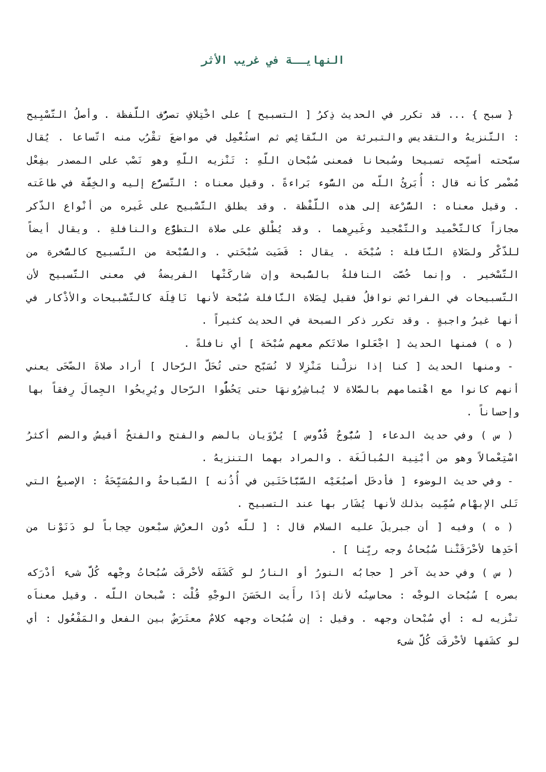النهايــة في غريب الأثر
{ سبح } ... قد تكرر في الحديث ذِكرُ [ التسبيح ] على اخْتِلافِ تصرُّف اللَّفظة . وأصلُ التَّسْبِيح : التَّنزيهُ والتقديس والتبرئة من النَّقائِص ثم استُعْمِل في مواضعَ تقْرُب منه اتّساعا . يُقال سبَّحته أسبِّحه تسبيحا وسُبحانا فمعنى سُبْحان اللّهِ : تَنْزيه اللّهِ وهو نَصْب على المصدر بفِعْل مُضْمر كأنه قال : أُبَرئُ اللّه من السُّوء بَراءةً . وقيل معناه : التَّسرُّع إليه والخِفَّة في طاعَته . وقيل معناه : السُّرْعة إلى هذه اللَّفْظة . وقد يطلق التَّسْبيح على غَيره من أنْواع الذّكر مجازاً كالتَّحْميد والتَّمْجيد وغَيرِهما . وقد يُطْلق على صلاة التطوُّع والنافلةِ . ويقال أيضاً للذّكْر ولصَلاةِ النَّافلة : سُبْحَة . يقال : قَضَيت سُبْحَتي . والسُّبْحة من التَّسبيح كالسُّخرة من التَّسْخير . وإنما خُصَّت النافلةُ بالسُّبحة وإن شاركَتْها الفريضةُ في معنى التَّسبيح لأن التَّسبيحات في الفرائض نوافلُ فقيل لِصَلاة النَّافلة سُبْحة لأنها نَافِلَة كالتَّسْبيحات والأذْكار في أنها غيرُ واجبةٍ . وقد تكرر ذكر السبحة في الحديث كثيراً .
( ه ) فمنها الحديث [ اجْعَلوا صلاتَكم معهم سُبْحَة ] أي نافلةً .
- ومنها الحديث [ كنا إذا نزلْنا مَنْزِلا لا نُسَبّح حتى تُحَلّ الرّحال ] أراد صلاةَ الضّحَى يعني أنهم كانوا مع اهْتمامهم بالصَّلاة لا يُباشِرُونهَا حتى يَحُطُّوا الرّحال ويُرِيحُوا الجِمالَ رِفقاً بها وإحساناً .
( س ) وفي حديث الدعاء [ سُبُّوحٌ قُدُّوس ] يُرْوَيان بالضم والفتح والفتحُ أقيسُ والضم أكثرُ اسْتِعْمالاً وهو من أبْنِية المُبالَغَة . والمراد بهما التنزيهُ .
- وفي حديث الوضوء [ فأدخَل أصبُعَيْه السَّبَّاحَتَين في أُذُنه ] السَّباحةُ والمُسَبِّحَةُ : الإصبعُ التي تَلى الإبهْام سُمِّيت بذلك لأنها يُشَار بها عند التسبيح .
( ه ) وفيه [ أن جبريلَ عليه السلام قال : [ للّه دُون العرْش سبْعون حِجاباً لو دَنَوْنا من أحَدِها لأحْرَقَتْنا سُبُحاتُ وجه ربِّنا ] .
( س ) وفي حديث آخر [ حجابُه النورُ أو النارُ لو كَشَفَه لأحْرقَت سُبُحاتُ وجْهه كُلَّ شىء أدْرَكه بصره ] سُبُحات الوجْه : محاسِنُه لأنك إذَا رأَيت الحَسَنَ الوجْهِ قُلْت : سْبحان اللّه . وقيل معناَه تنْزيه له : أي سُبْحان وجهه . وقيل : إن سُبُحات وجهه كلامٌ معتَرَضٌ بين الفعل والمَفْعُول : أي لو كشَفها لأحْرقَت كُلَّ شىء